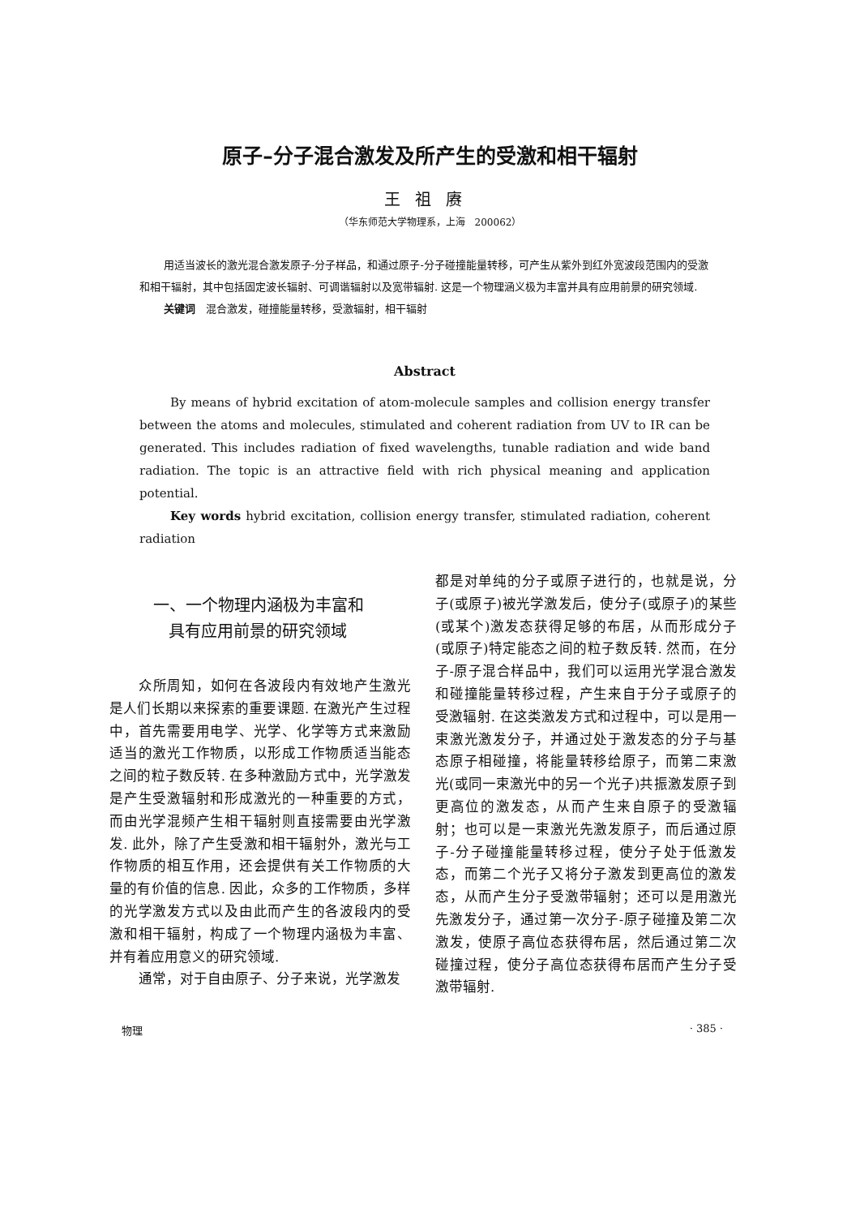原子–分子混合激发及所产生的受激和相干辐射
王祖赓
（华东师范大学物理系，上海　200062）
用适当波长的激光混合激发原子-分子样品，和通过原子-分子碰撞能量转移，可产生从紫外到红外宽波段范围内的受激和相干辐射，其中包括固定波长辐射、可调谐辐射以及宽带辐射. 这是一个物理涵义极为丰富并具有应用前景的研究领域.
关键词　混合激发，碰撞能量转移，受激辐射，相干辐射
Abstract
By means of hybrid excitation of atom-molecule samples and collision energy transfer between the atoms and molecules, stimulated and coherent radiation from UV to IR can be generated. This includes radiation of fixed wavelengths, tunable radiation and wide band radiation. The topic is an attractive field with rich physical meaning and application potential.
Key words hybrid excitation, collision energy transfer, stimulated radiation, coherent radiation
一、一个物理内涵极为丰富和
具有应用前景的研究领域
众所周知，如何在各波段内有效地产生激光是人们长期以来探索的重要课题. 在激光产生过程中，首先需要用电学、光学、化学等方式来激励适当的激光工作物质，以形成工作物质适当能态之间的粒子数反转. 在多种激励方式中，光学激发是产生受激辐射和形成激光的一种重要的方式，而由光学混频产生相干辐射则直接需要由光学激发. 此外，除了产生受激和相干辐射外，激光与工作物质的相互作用，还会提供有关工作物质的大量的有价值的信息. 因此，众多的工作物质，多样的光学激发方式以及由此而产生的各波段内的受激和相干辐射，构成了一个物理内涵极为丰富、并有着应用意义的研究领域.
通常，对于自由原子、分子来说，光学激发
都是对单纯的分子或原子进行的，也就是说，分子(或原子)被光学激发后，使分子(或原子)的某些(或某个)激发态获得足够的布居，从而形成分子(或原子)特定能态之间的粒子数反转. 然而，在分子-原子混合样品中，我们可以运用光学混合激发和碰撞能量转移过程，产生来自于分子或原子的受激辐射. 在这类激发方式和过程中，可以是用一束激光激发分子，并通过处于激发态的分子与基态原子相碰撞，将能量转移给原子，而第二束激光(或同一束激光中的另一个光子)共振激发原子到更高位的激发态，从而产生来自原子的受激辐射；也可以是一束激光先激发原子，而后通过原子-分子碰撞能量转移过程，使分子处于低激发态，而第二个光子又将分子激发到更高位的激发态，从而产生分子受激带辐射；还可以是用激光先激发分子，通过第一次分子-原子碰撞及第二次激发，使原子高位态获得布居，然后通过第二次碰撞过程，使分子高位态获得布居而产生分子受激带辐射.
物理 · 385 ·